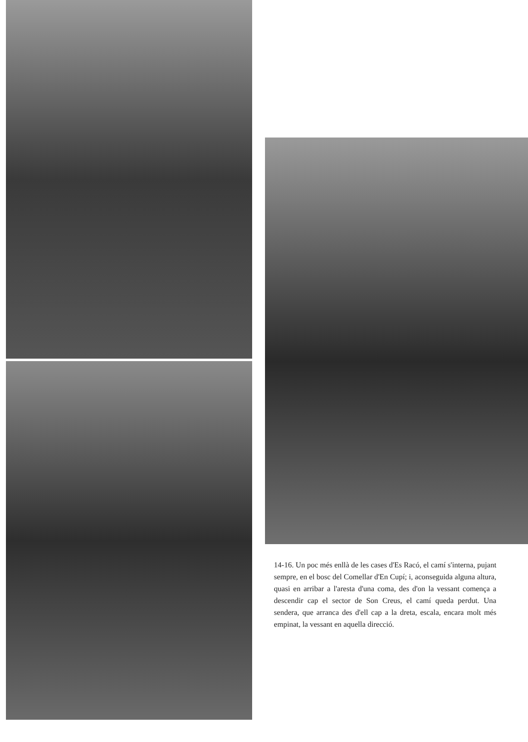14-16. Un poc més enllà de les cases d'Es Racó, el camí s'interna, pujant sempre, en el bosc del Comellar d'En Cupí; i, aconseguida alguna altura, quasi en arribar a l'aresta d'una coma, des d'on la vessant comença a descendir cap el sector de Son Creus, el camí queda perdut. Una sendera, que arranca des d'ell cap a la dreta, escala, encara molt més empinat, la vessant en aquella direcció.